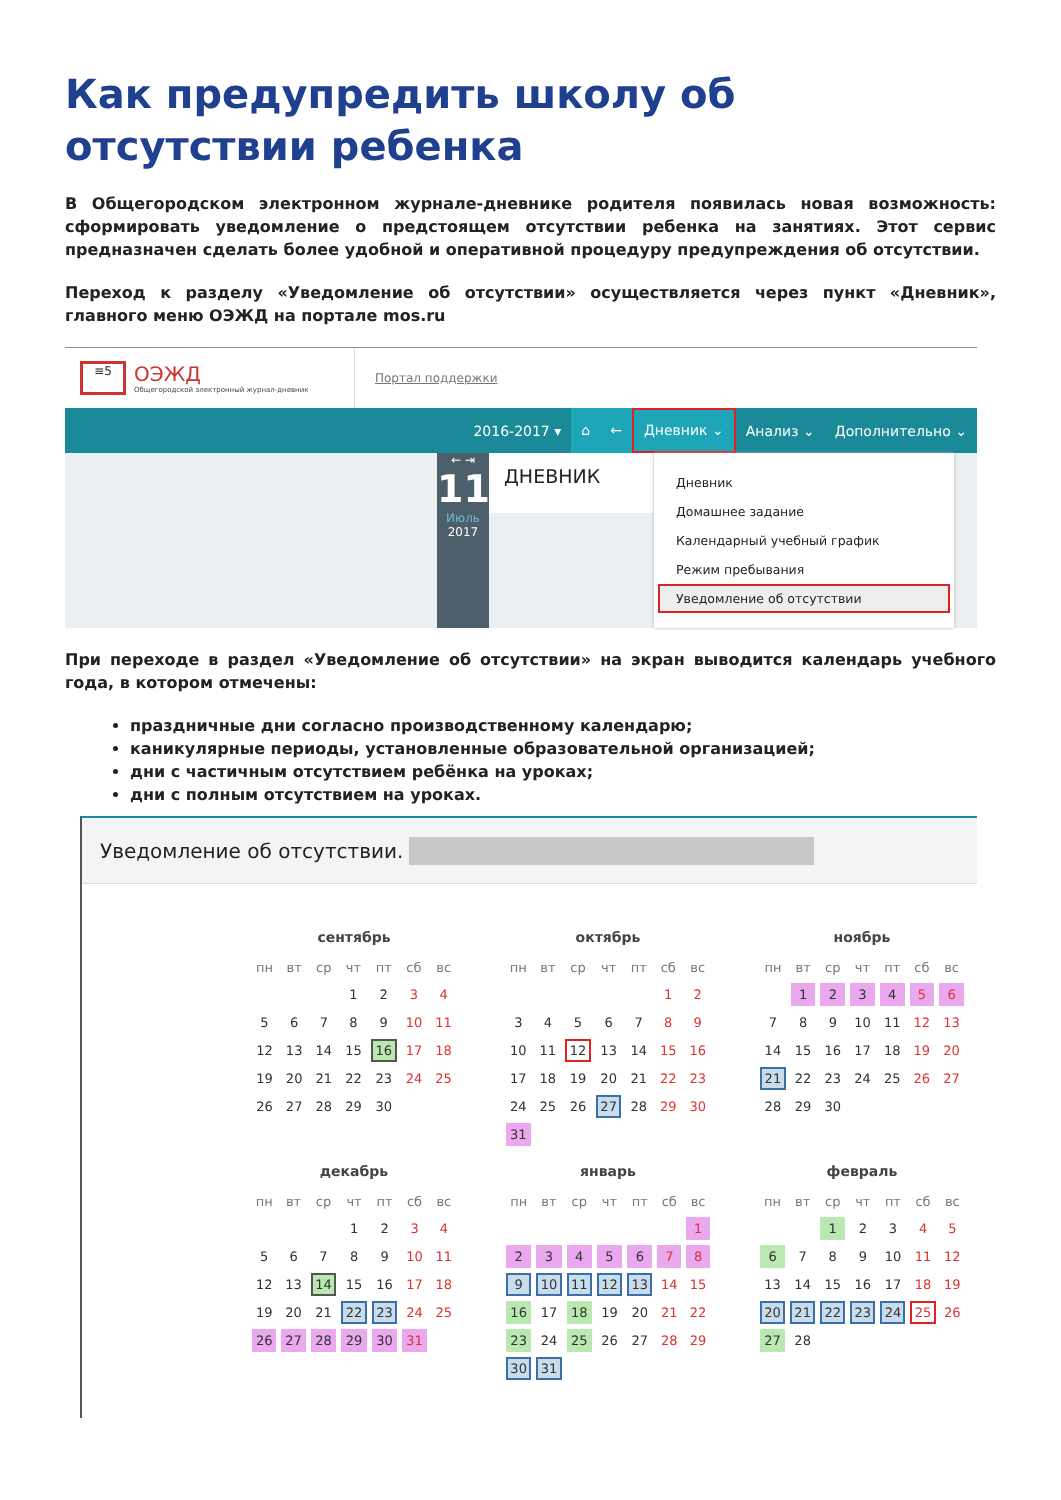Как предупредить школу об отсутствии ребенка
В Общегородском электронном журнале-дневнике родителя появилась новая возможность: сформировать уведомление о предстоящем отсутствии ребенка на занятиях. Этот сервис предназначен сделать более удобной и оперативной процедуру предупреждения об отсутствии.
Переход к разделу «Уведомление об отсутствии» осуществляется через пункт «Дневник», главного меню ОЭЖД на портале mos.ru
≡5
ОЭЖД
Общегородской электронный журнал-дневник
Портал поддержки
2016-2017 ▾ ⌂ ← Дневник ⌄ Анализ ⌄ Дополнительно ⌄
← ⇥
11
Июль
2017
ДНЕВНИК
Дневник
Домашнее задание
Календарный учебный график
Режим пребывания
Уведомление об отсутствии
При переходе в раздел «Уведомление об отсутствии» на экран выводится календарь учебного года, в котором отмечены:
праздничные дни согласно производственному календарю;
каникулярные периоды, установленные образовательной организацией;
дни с частичным отсутствием ребёнка на уроках;
дни с полным отсутствием на уроках.
Уведомление об отсутствии.
сентябрь
| пн | вт | ср | чт | пт | сб | вс |
| --- | --- | --- | --- | --- | --- | --- |
| | | | 1 | 2 | 3 | 4 |
| 5 | 6 | 7 | 8 | 9 | 10 | 11 |
| 12 | 13 | 14 | 15 | 16 | 17 | 18 |
| 19 | 20 | 21 | 22 | 23 | 24 | 25 |
| 26 | 27 | 28 | 29 | 30 | | |
октябрь
| пн | вт | ср | чт | пт | сб | вс |
| --- | --- | --- | --- | --- | --- | --- |
| | | | | | 1 | 2 |
| 3 | 4 | 5 | 6 | 7 | 8 | 9 |
| 10 | 11 | 12 | 13 | 14 | 15 | 16 |
| 17 | 18 | 19 | 20 | 21 | 22 | 23 |
| 24 | 25 | 26 | 27 | 28 | 29 | 30 |
| 31 | | | | | | |
ноябрь
| пн | вт | ср | чт | пт | сб | вс |
| --- | --- | --- | --- | --- | --- | --- |
| | 1 | 2 | 3 | 4 | 5 | 6 |
| 7 | 8 | 9 | 10 | 11 | 12 | 13 |
| 14 | 15 | 16 | 17 | 18 | 19 | 20 |
| 21 | 22 | 23 | 24 | 25 | 26 | 27 |
| 28 | 29 | 30 | | | | |
декабрь
| пн | вт | ср | чт | пт | сб | вс |
| --- | --- | --- | --- | --- | --- | --- |
| | | | 1 | 2 | 3 | 4 |
| 5 | 6 | 7 | 8 | 9 | 10 | 11 |
| 12 | 13 | 14 | 15 | 16 | 17 | 18 |
| 19 | 20 | 21 | 22 | 23 | 24 | 25 |
| 26 | 27 | 28 | 29 | 30 | 31 | |
январь
| пн | вт | ср | чт | пт | сб | вс |
| --- | --- | --- | --- | --- | --- | --- |
| | | | | | | 1 |
| 2 | 3 | 4 | 5 | 6 | 7 | 8 |
| 9 | 10 | 11 | 12 | 13 | 14 | 15 |
| 16 | 17 | 18 | 19 | 20 | 21 | 22 |
| 23 | 24 | 25 | 26 | 27 | 28 | 29 |
| 30 | 31 | | | | | |
февраль
| пн | вт | ср | чт | пт | сб | вс |
| --- | --- | --- | --- | --- | --- | --- |
| | | 1 | 2 | 3 | 4 | 5 |
| 6 | 7 | 8 | 9 | 10 | 11 | 12 |
| 13 | 14 | 15 | 16 | 17 | 18 | 19 |
| 20 | 21 | 22 | 23 | 24 | 25 | 26 |
| 27 | 28 | | | | | |